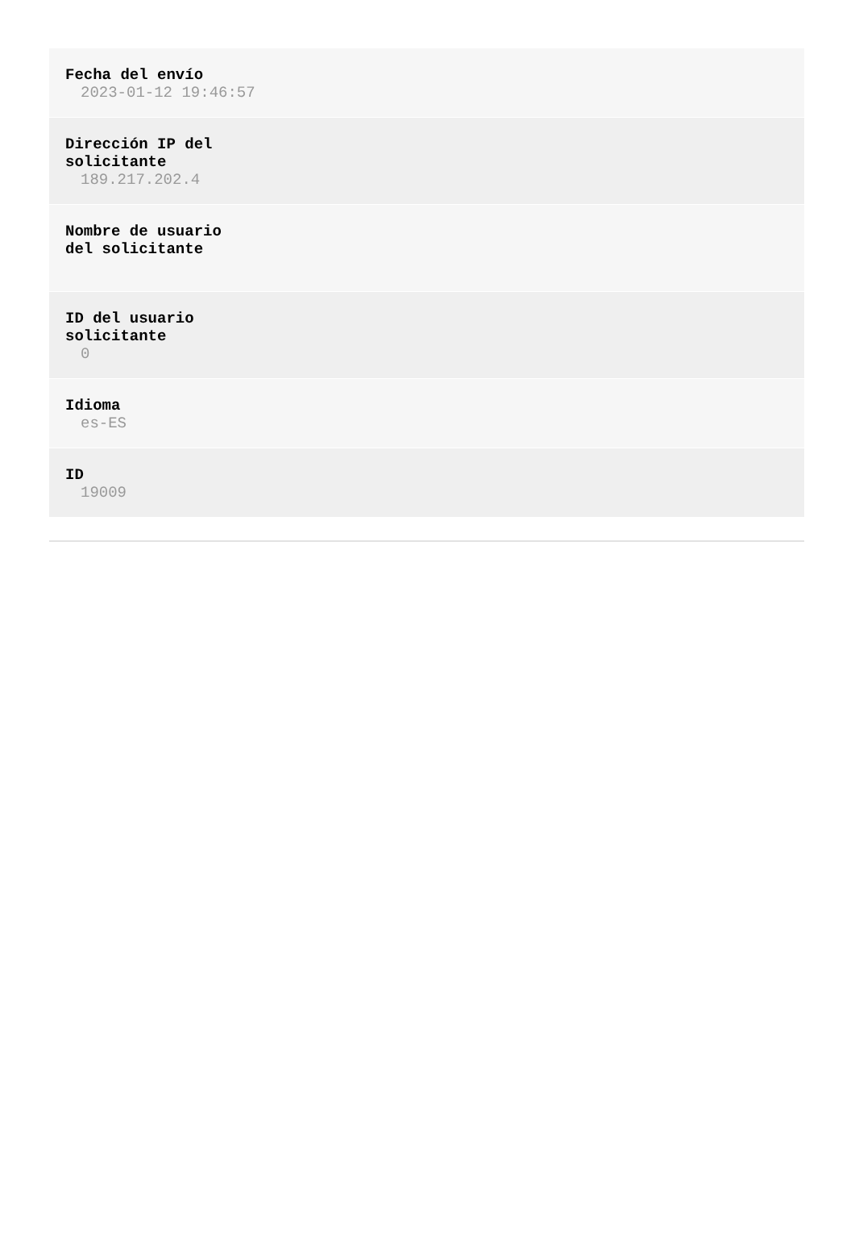Fecha del envío
2023-01-12 19:46:57
Dirección IP del solicitante
189.217.202.4
Nombre de usuario del solicitante
ID del usuario solicitante
0
Idioma
es-ES
ID
19009